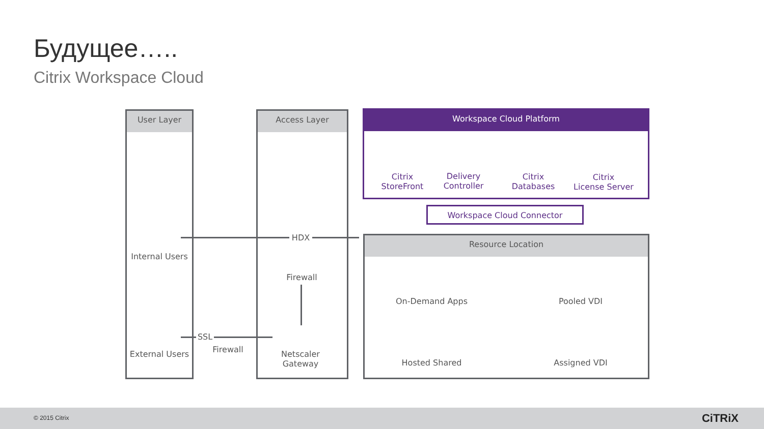Будущее…..
Citrix Workspace Cloud
User Layer Access Layer Workspace Cloud Platform
Citrix
StoreFront
Delivery
Controller
Citrix
Databases
Citrix
License Server
Workspace Cloud Connector
Resource Location
On-Demand Apps Pooled VDI
Hosted Shared Assigned VDI
HDX
Internal Users
Firewall
External Users
SSL
Firewall
Netscaler
Gateway
© 2015 Citrix CiTRiX